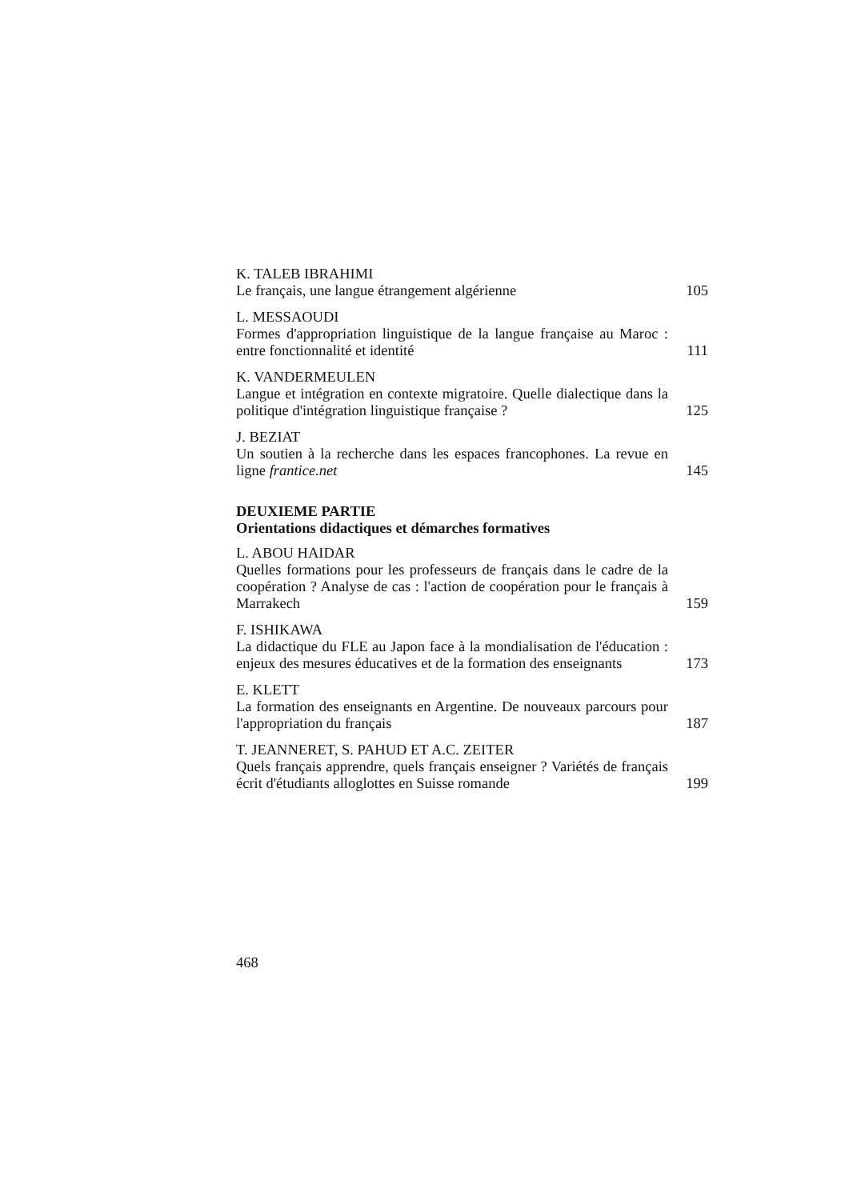K. TALEB IBRAHIMI
Le français, une langue étrangement algérienne
105
L. MESSAOUDI
Formes d'appropriation linguistique de la langue française au Maroc : entre fonctionnalité et identité
111
K. VANDERMEULEN
Langue et intégration en contexte migratoire. Quelle dialectique dans la politique d'intégration linguistique française ?
125
J. BEZIAT
Un soutien à la recherche dans les espaces francophones. La revue en ligne frantice.net
145
DEUXIEME PARTIE
Orientations didactiques et démarches formatives
L. ABOU HAIDAR
Quelles formations pour les professeurs de français dans le cadre de la coopération ? Analyse de cas : l'action de coopération pour le français à Marrakech
159
F. ISHIKAWA
La didactique du FLE au Japon face à la mondialisation de l'éducation : enjeux des mesures éducatives et de la formation des enseignants
173
E. KLETT
La formation des enseignants en Argentine. De nouveaux parcours pour l'appropriation du français
187
T. JEANNERET, S. PAHUD ET A.C. ZEITER
Quels français apprendre, quels français enseigner ? Variétés de français écrit d'étudiants alloglottes en Suisse romande
199
468